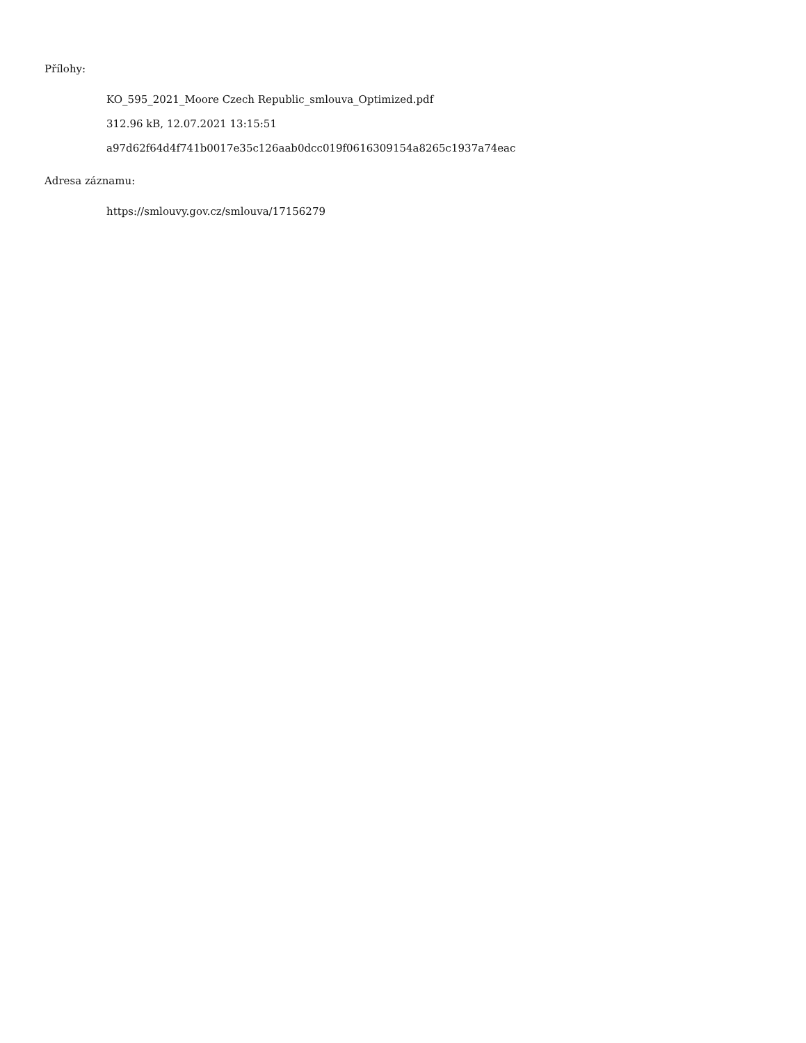Přílohy:
KO_595_2021_Moore Czech Republic_smlouva_Optimized.pdf
312.96 kB, 12.07.2021 13:15:51
a97d62f64d4f741b0017e35c126aab0dcc019f0616309154a8265c1937a74eac
Adresa záznamu:
https://smlouvy.gov.cz/smlouva/17156279